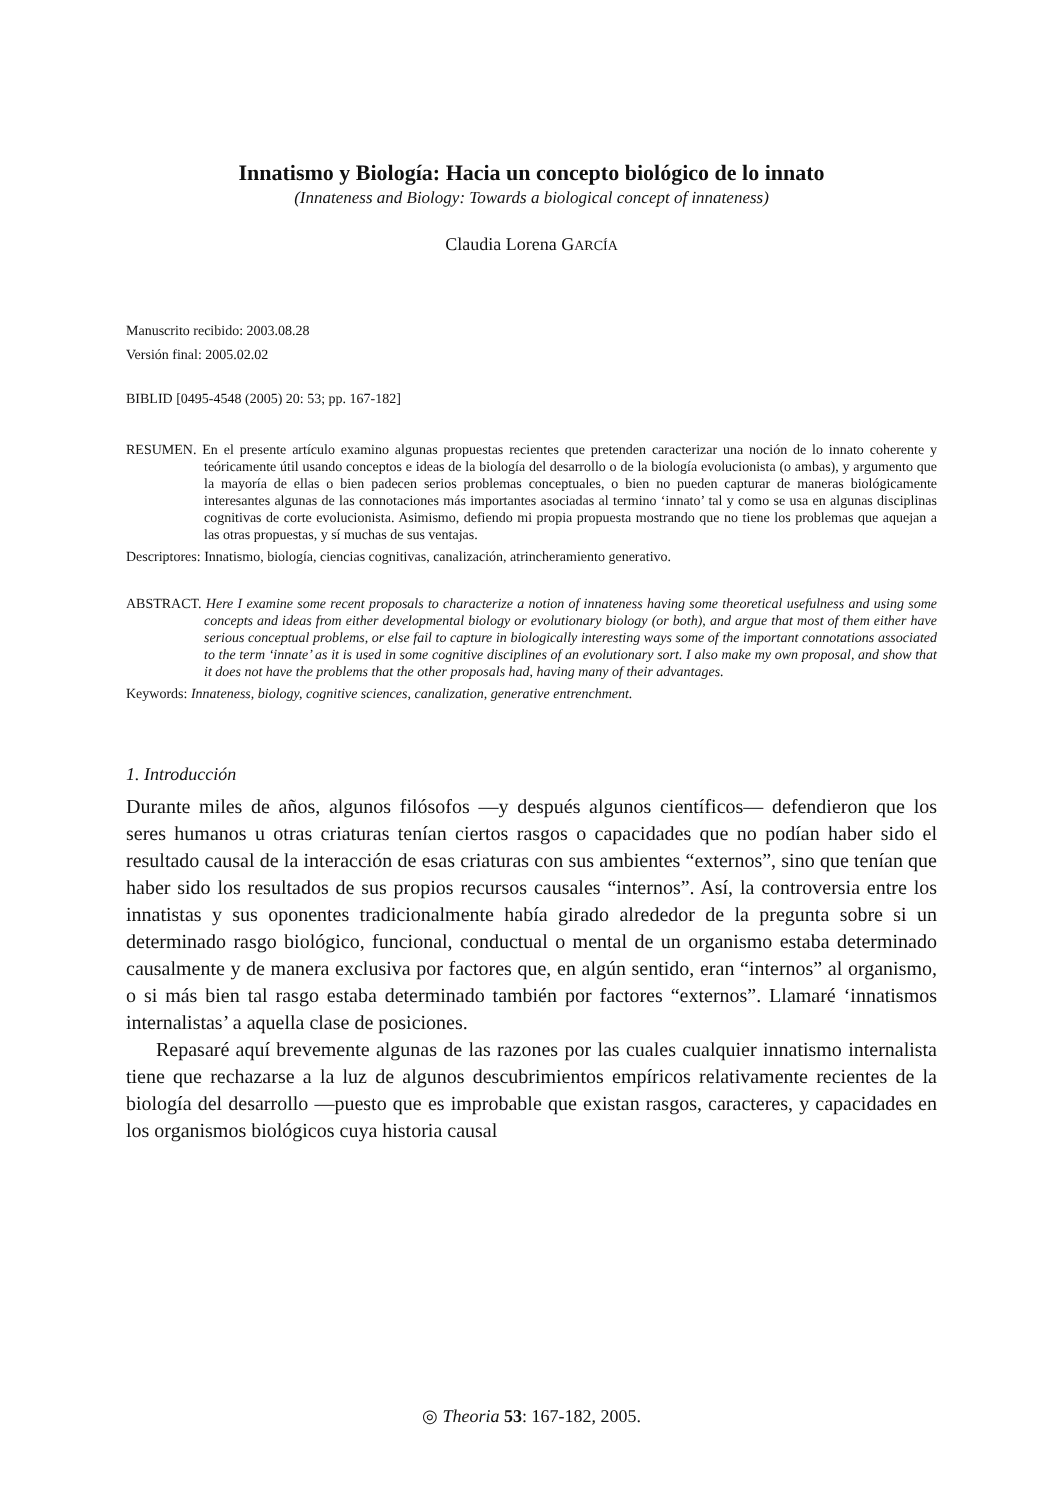Innatismo y Biología: Hacia un concepto biológico de lo innato
(Innateness and Biology: Towards a biological concept of innateness)
Claudia Lorena GARCÍA
Manuscrito recibido: 2003.08.28
Versión final: 2005.02.02
BIBLID [0495-4548 (2005) 20: 53; pp. 167-182]
RESUMEN. En el presente artículo examino algunas propuestas recientes que pretenden caracterizar una noción de lo innato coherente y teóricamente útil usando conceptos e ideas de la biología del desarrollo o de la biología evolucionista (o ambas), y argumento que la mayoría de ellas o bien padecen serios problemas conceptuales, o bien no pueden capturar de maneras biológicamente interesantes algunas de las connotaciones más importantes asociadas al termino ‘innato’ tal y como se usa en algunas disciplinas cognitivas de corte evolucionista. Asimismo, defiendo mi propia propuesta mostrando que no tiene los problemas que aquejan a las otras propuestas, y sí muchas de sus ventajas.
Descriptores: Innatismo, biología, ciencias cognitivas, canalización, atrincheramiento generativo.
ABSTRACT. Here I examine some recent proposals to characterize a notion of innateness having some theoretical usefulness and using some concepts and ideas from either developmental biology or evolutionary biology (or both), and argue that most of them either have serious conceptual problems, or else fail to capture in biologically interesting ways some of the important connotations associated to the term ‘innate’ as it is used in some cognitive disciplines of an evolutionary sort. I also make my own proposal, and show that it does not have the problems that the other proposals had, having many of their advantages.
Keywords: Innateness, biology, cognitive sciences, canalization, generative entrenchment.
1. Introducción
Durante miles de años, algunos filósofos —y después algunos científicos— defendieron que los seres humanos u otras criaturas tenían ciertos rasgos o capacidades que no podían haber sido el resultado causal de la interacción de esas criaturas con sus ambientes “externos”, sino que tenían que haber sido los resultados de sus propios recursos causales “internos”. Así, la controversia entre los innatistas y sus oponentes tradicionalmente había girado alrededor de la pregunta sobre si un determinado rasgo biológico, funcional, conductual o mental de un organismo estaba determinado causalmente y de manera exclusiva por factores que, en algún sentido, eran “internos” al organismo, o si más bien tal rasgo estaba determinado también por factores “externos”. Llamaré ‘innatismos internalistas’ a aquella clase de posiciones.
Repasaré aquí brevemente algunas de las razones por las cuales cualquier innatismo internalista tiene que rechazarse a la luz de algunos descubrimientos empíricos relativamente recientes de la biología del desarrollo —puesto que es improbable que existan rasgos, caracteres, y capacidades en los organismos biológicos cuya historia causal
◎ Theoria 53: 167-182, 2005.